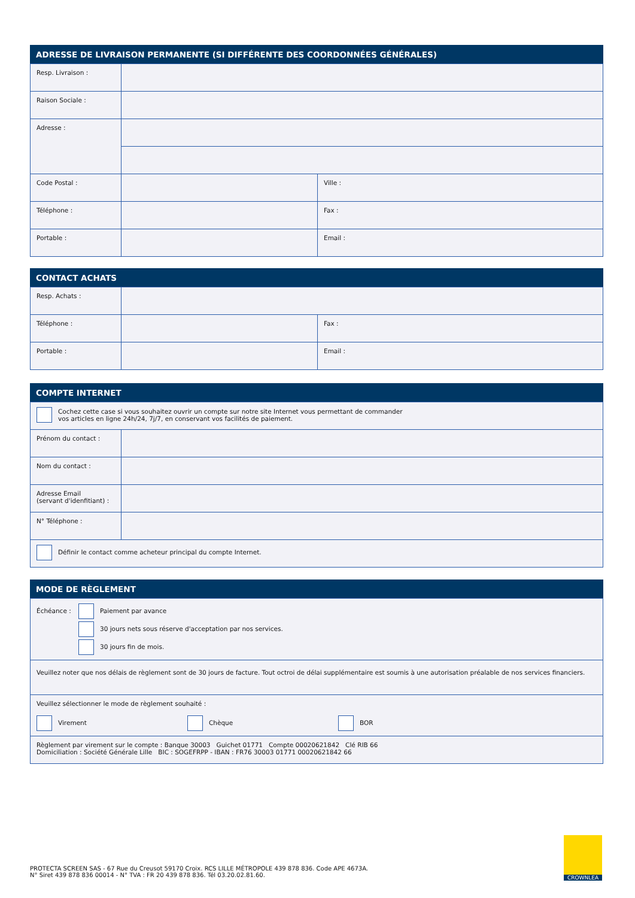ADRESSE DE LIVRAISON PERMANENTE (SI DIFFÉRENTE DES COORDONNÉES GÉNÉRALES)
| Resp. Livraison : | | |
| Raison Sociale : | | |
| Adresse : | | |
| Code Postal : | | Ville : |
| Téléphone : | | Fax : |
| Portable : | | Email : |
CONTACT ACHATS
| Resp. Achats : | | |
| Téléphone : | | Fax : |
| Portable : | | Email : |
COMPTE INTERNET
| Cochez cette case si vous souhaitez ouvrir un compte sur notre site Internet vous permettant de commander vos articles en ligne 24h/24, 7j/7, en conservant vos facilités de paiement. | |
| Prénom du contact : | |
| Nom du contact : | |
| Adresse Email (servant d'idenfitiant) : | |
| N° Téléphone : | |
| Définir le contact comme acheteur principal du compte Internet. | |
MODE DE RÈGLEMENT
| Échéance : Paiement par avance 30 jours nets sous réserve d'acceptation par nos services. 30 jours fin de mois. |
| Veuillez noter que nos délais de règlement sont de 30 jours de facture. Tout octroi de délai supplémentaire est soumis à une autorisation préalable de nos services financiers. |
| Veuillez sélectionner le mode de règlement souhaité : Virement Chèque BOR |
| Règlement par virement sur le compte : Banque 30003 Guichet 01771 Compte 00020621842 Clé RIB 66 Domiciliation : Société Générale Lille BIC : SOGEFRPP - IBAN : FR76 30003 01771 00020621842 66 |
PROTECTA SCREEN SAS - 67 Rue du Creusot 59170 Croix. RCS LILLE MÉTROPOLE 439 878 836. Code APE 4673A.
N° Siret 439 878 836 00014 - N° TVA : FR 20 439 878 836. Tél 03.20.02.81.60.
CROWNLEA